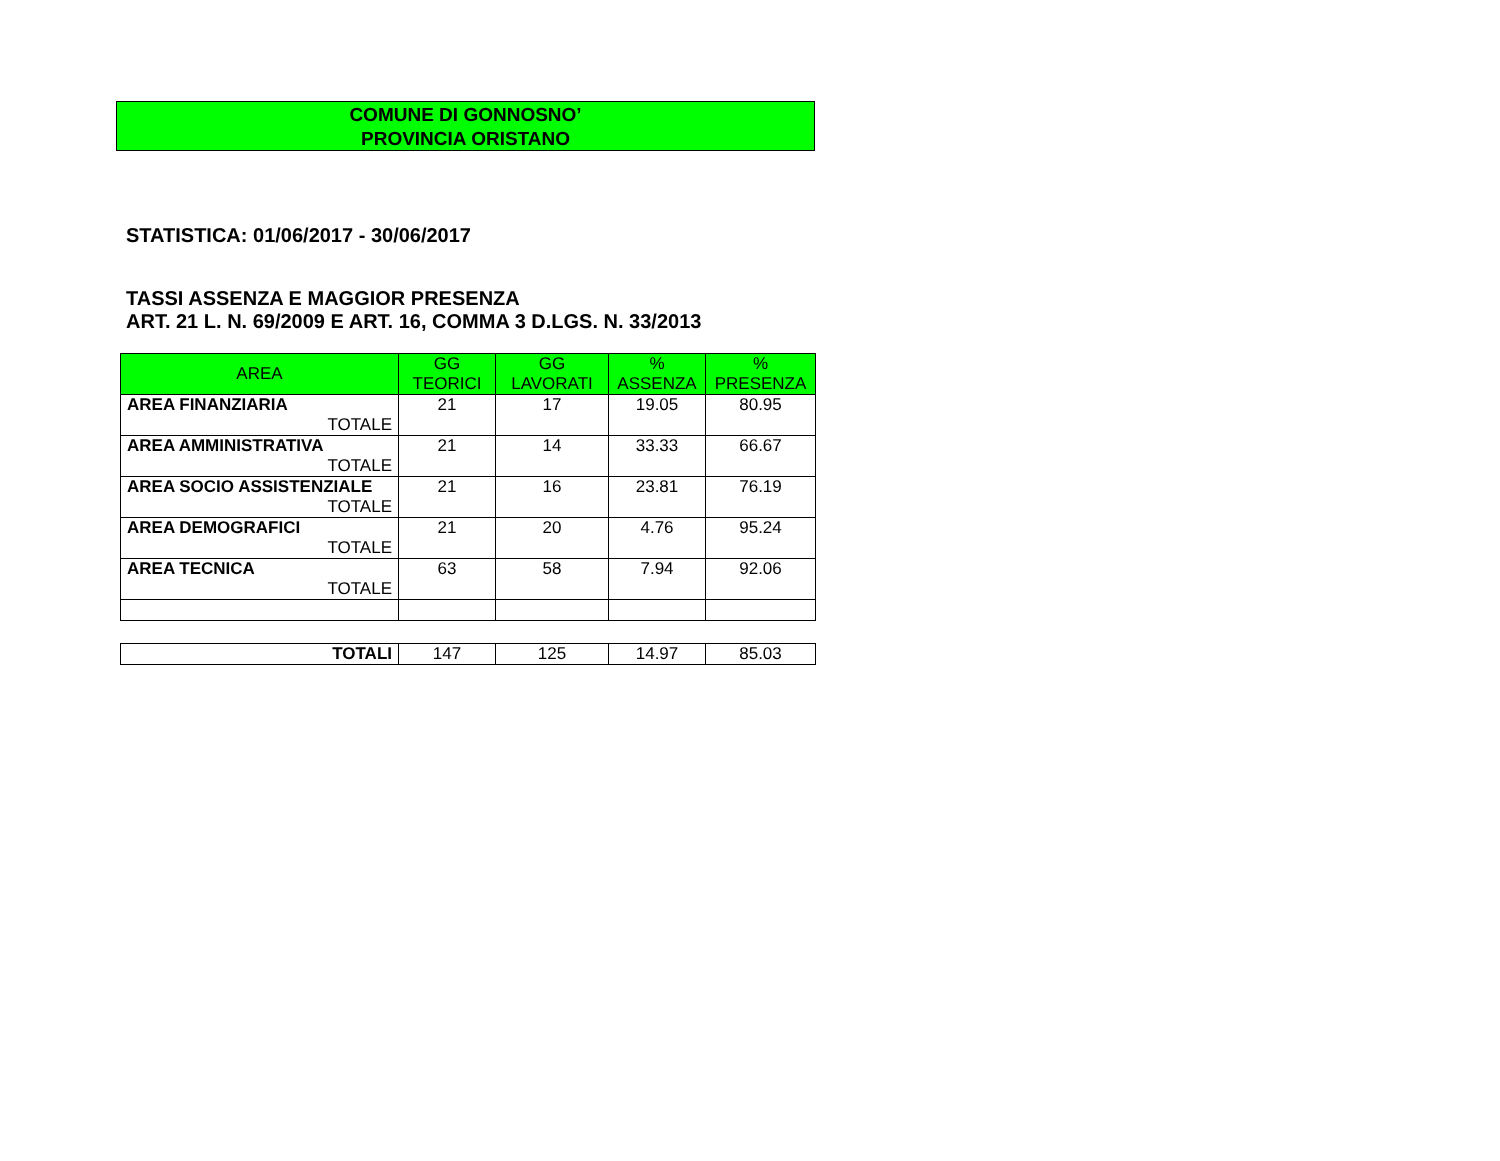COMUNE DI GONNOSNO’
PROVINCIA ORISTANO
STATISTICA: 01/06/2017 - 30/06/2017
TASSI ASSENZA E MAGGIOR PRESENZA
ART. 21 L. N. 69/2009 E ART. 16, COMMA 3 D.LGS. N. 33/2013
| AREA | GG TEORICI | GG LAVORATI | % ASSENZA | % PRESENZA |
| --- | --- | --- | --- | --- |
| AREA FINANZIARIA TOTALE | 21 | 17 | 19.05 | 80.95 |
| AREA AMMINISTRATIVA TOTALE | 21 | 14 | 33.33 | 66.67 |
| AREA SOCIO ASSISTENZIALE TOTALE | 21 | 16 | 23.81 | 76.19 |
| AREA DEMOGRAFICI TOTALE | 21 | 20 | 4.76 | 95.24 |
| AREA TECNICA TOTALE | 63 | 58 | 7.94 | 92.06 |
| TOTALI | 147 | 125 | 14.97 | 85.03 |